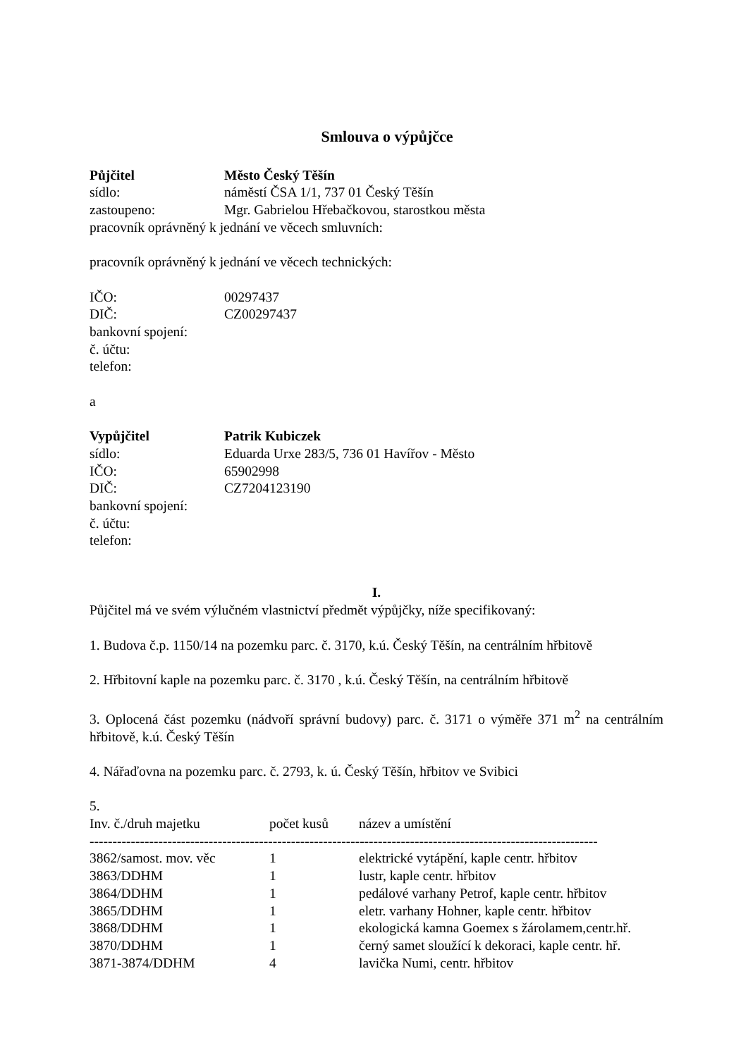Smlouva o výpůjčce
Půjčitel Město Český Těšín
sídlo: náměstí ČSA 1/1, 737 01 Český Těšín
zastoupeno: Mgr. Gabrielou Hřebačkovou, starostkou města
pracovník oprávněný k jednání ve věcech smluvních:
pracovník oprávněný k jednání ve věcech technických:
IČO: 00297437
DIČ: CZ00297437
bankovní spojení:
č. účtu:
telefon:
a
Vypůjčitel Patrik Kubiczek
sídlo: Eduarda Urxe 283/5, 736 01 Havířov - Město
IČO: 65902998
DIČ: CZ7204123190
bankovní spojení:
č. účtu:
telefon:
I.
Půjčitel má ve svém výlučném vlastnictví předmět výpůjčky, níže specifikovaný:
1. Budova č.p. 1150/14 na pozemku parc. č. 3170, k.ú. Český Těšín, na centrálním hřbitově
2. Hřbitovní kaple na pozemku parc. č. 3170 , k.ú. Český Těšín, na centrálním hřbitově
3. Oplocená část pozemku (nádvoří správní budovy) parc. č. 3171 o výměře 371 m<sup>2</sup> na centrálním hřbitově, k.ú. Český Těšín
4. Nářaďovna na pozemku parc. č. 2793, k. ú. Český Těšín, hřbitov ve Svibici
5.
| Inv. č./druh majetku | počet kusů | název a umístění |
| --- | --- | --- |
| --------------------------------------------------------------------------------------------------------------- | | |
| 3862/samost. mov. věc | 1 | elektrické vytápění, kaple centr. hřbitov |
| 3863/DDHM | 1 | lustr, kaple centr. hřbitov |
| 3864/DDHM | 1 | pedálové varhany Petrof, kaple centr. hřbitov |
| 3865/DDHM | 1 | eletr. varhany Hohner, kaple centr. hřbitov |
| 3868/DDHM | 1 | ekologická kamna Goemex s žárolamem,centr.hř. |
| 3870/DDHM | 1 | černý samet sloužící k dekoraci, kaple centr. hř. |
| 3871-3874/DDHM | 4 | lavička Numi, centr. hřbitov |